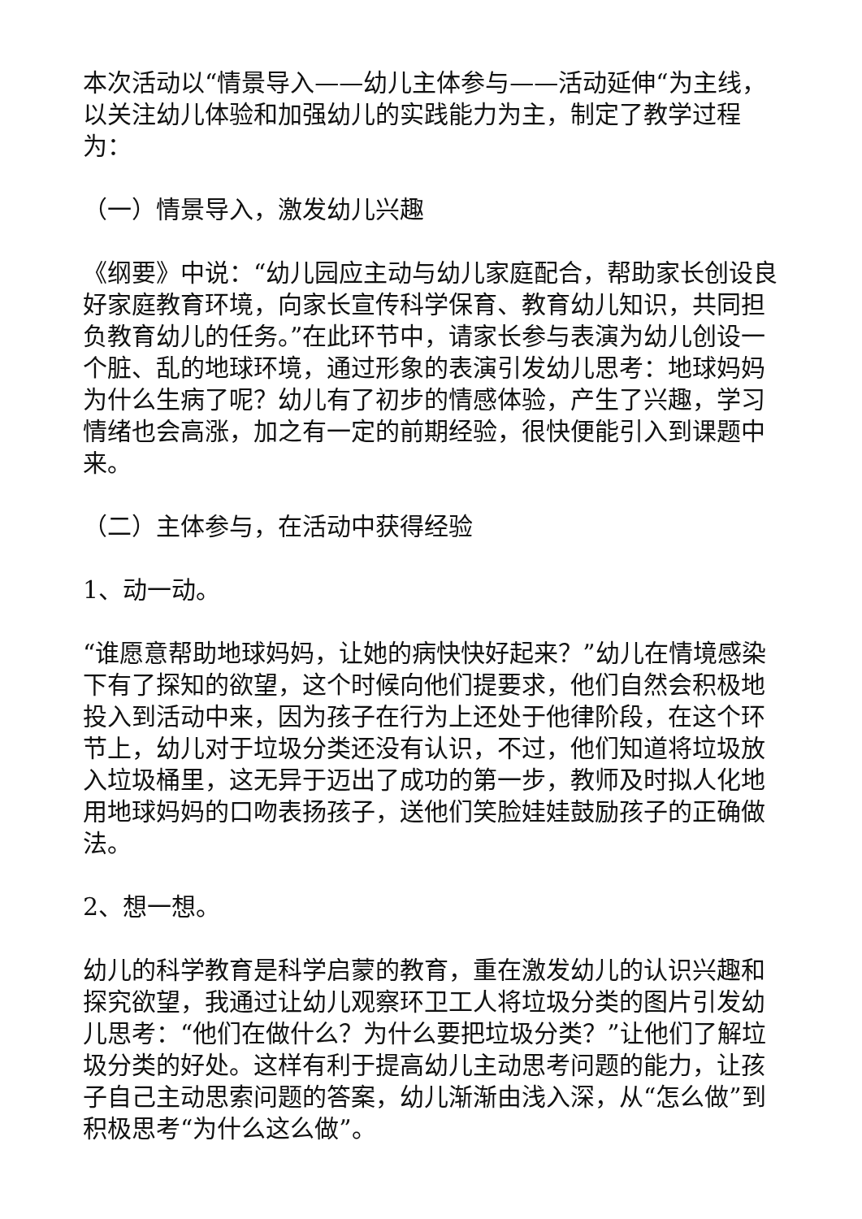本次活动以“情景导入——幼儿主体参与——活动延伸“为主线，以关注幼儿体验和加强幼儿的实践能力为主，制定了教学过程为：
（一）情景导入，激发幼儿兴趣
《纲要》中说：“幼儿园应主动与幼儿家庭配合，帮助家长创设良好家庭教育环境，向家长宣传科学保育、教育幼儿知识，共同担负教育幼儿的任务。”在此环节中，请家长参与表演为幼儿创设一个脏、乱的地球环境，通过形象的表演引发幼儿思考：地球妈妈为什么生病了呢？幼儿有了初步的情感体验，产生了兴趣，学习情绪也会高涨，加之有一定的前期经验，很快便能引入到课题中来。
（二）主体参与，在活动中获得经验
1、动一动。
“谁愿意帮助地球妈妈，让她的病快快好起来？”幼儿在情境感染下有了探知的欲望，这个时候向他们提要求，他们自然会积极地投入到活动中来，因为孩子在行为上还处于他律阶段，在这个环节上，幼儿对于垃圾分类还没有认识，不过，他们知道将垃圾放入垃圾桶里，这无异于迈出了成功的第一步，教师及时拟人化地用地球妈妈的口吻表扬孩子，送他们笑脸娃娃鼓励孩子的正确做法。
2、想一想。
幼儿的科学教育是科学启蒙的教育，重在激发幼儿的认识兴趣和探究欲望，我通过让幼儿观察环卫工人将垃圾分类的图片引发幼儿思考：“他们在做什么？为什么要把垃圾分类？”让他们了解垃圾分类的好处。这样有利于提高幼儿主动思考问题的能力，让孩子自己主动思索问题的答案，幼儿渐渐由浅入深，从“怎么做”到积极思考“为什么这么做”。